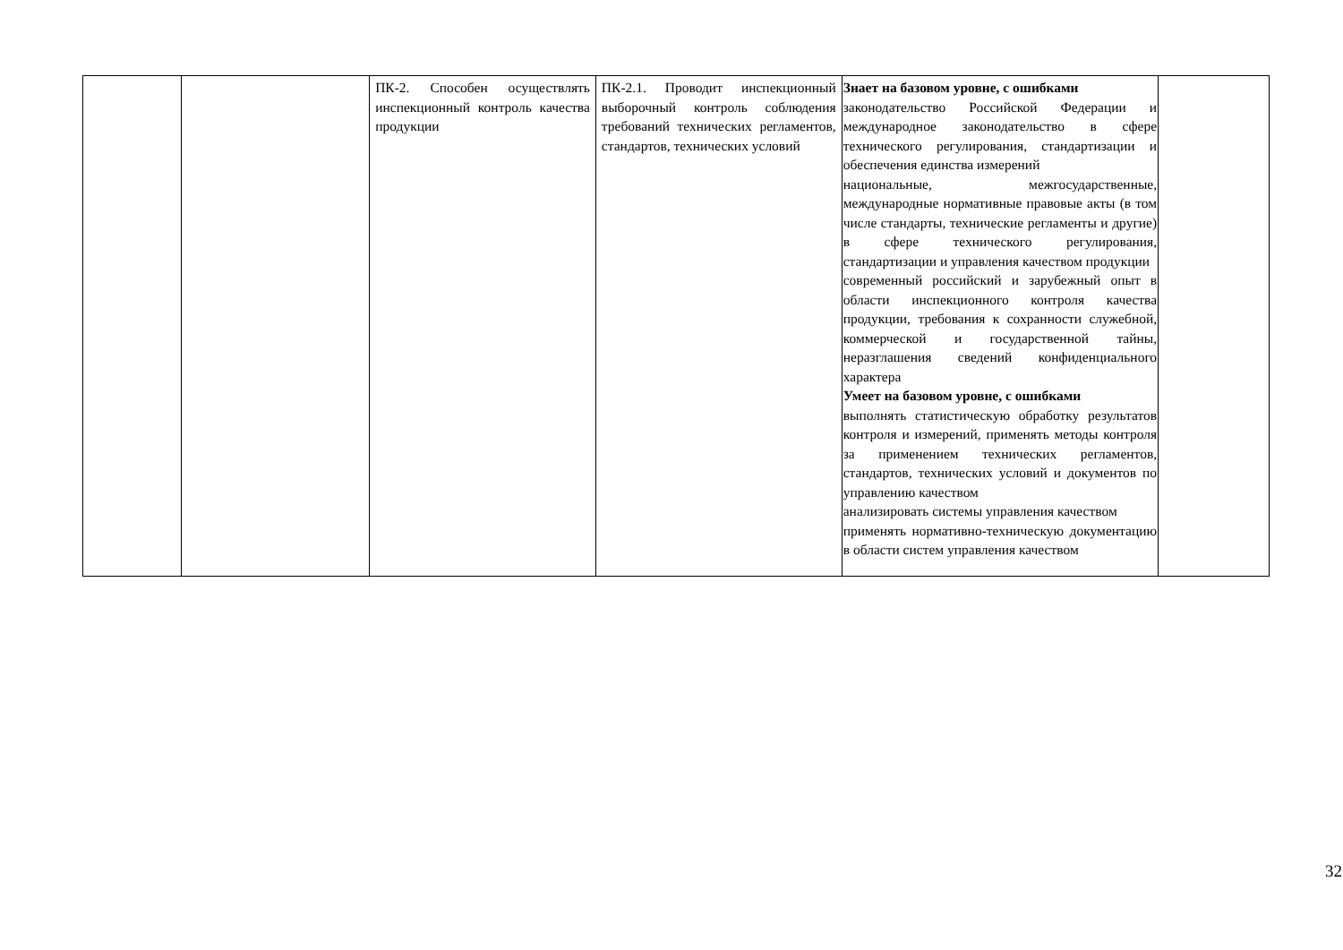| | | ПК-2. Способен осуществлять инспекционный контроль качества продукции | ПК-2.1. Проводит инспекционный выборочный контроль соблюдения требований технических регламентов, стандартов, технических условий | Знает на базовом уровне, с ошибками законодательство Российской Федерации и международное законодательство в сфере технического регулирования, стандартизации и обеспечения единства измерений национальные, межгосударственные, международные нормативные правовые акты (в том числе стандарты, технические регламенты и другие) в сфере технического регулирования, стандартизации и управления качеством продукции современный российский и зарубежный опыт в области инспекционного контроля качества продукции, требования к сохранности служебной, коммерческой и государственной тайны, неразглашения сведений конфиденциального характера Умеет на базовом уровне, с ошибками выполнять статистическую обработку результатов контроля и измерений, применять методы контроля за применением технических регламентов, стандартов, технических условий и документов по управлению качеством анализировать системы управления качеством применять нормативно-техническую документацию в области систем управления качеством | |
32